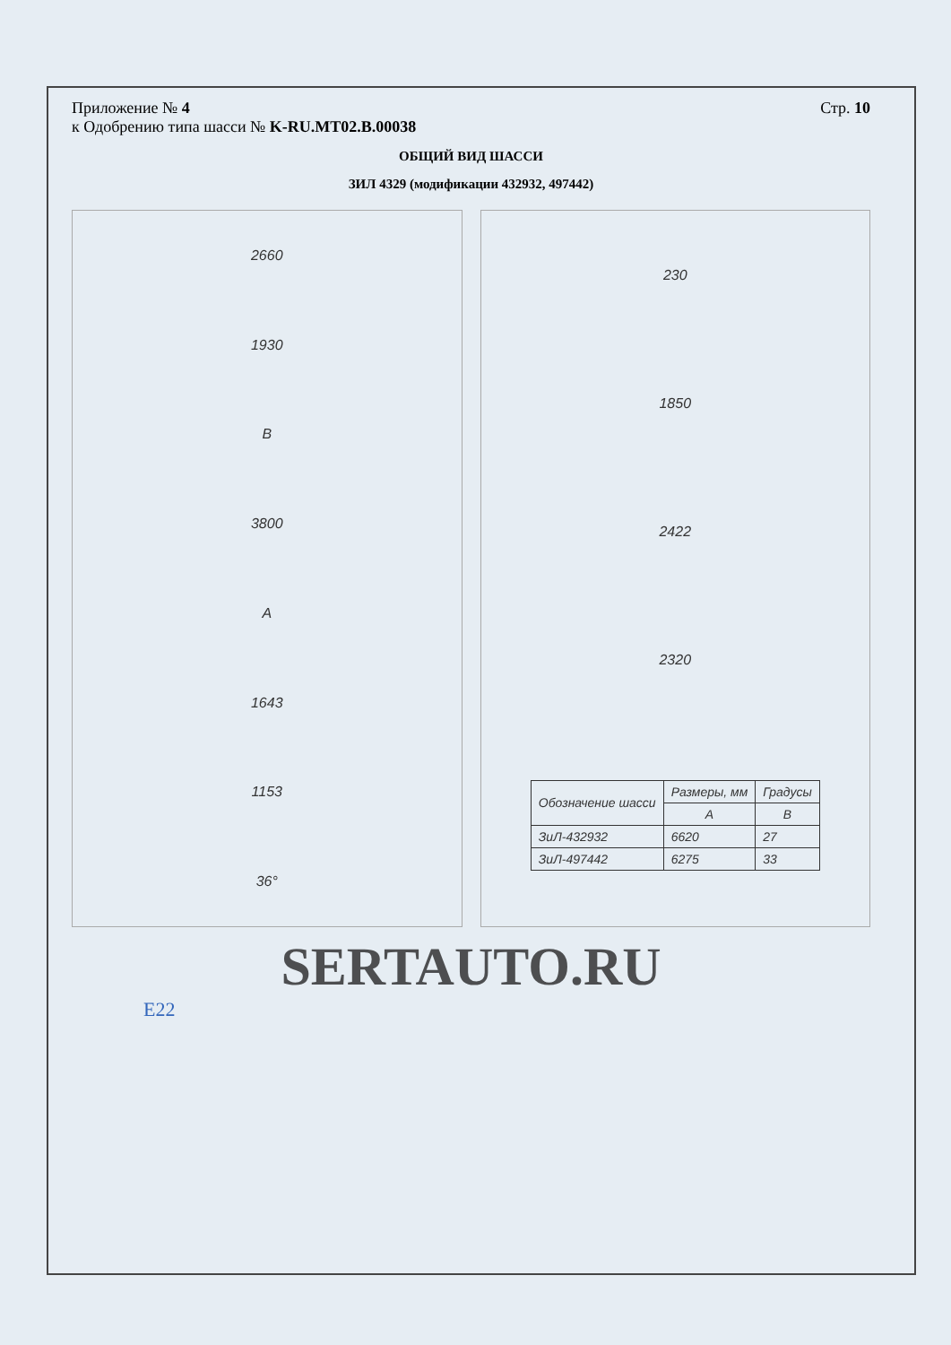Приложение № 4
к Одобрению типа шасси № K-RU.MT02.B.00038
Стр. 10
ОБЩИЙ ВИД ШАССИ
ЗИЛ 4329 (модификации 432932, 497442)
2660
1930
B
3800
A
1643
1153
36°
230
1850
2422
2320
| Обозначение шасси | Размеры, мм | Градусы |
| --- | --- | --- |
| | A | B |
| ЗиЛ-432932 | 6620 | 27 |
| ЗиЛ-497442 | 6275 | 33 |
SERTAUTO.RU
E22